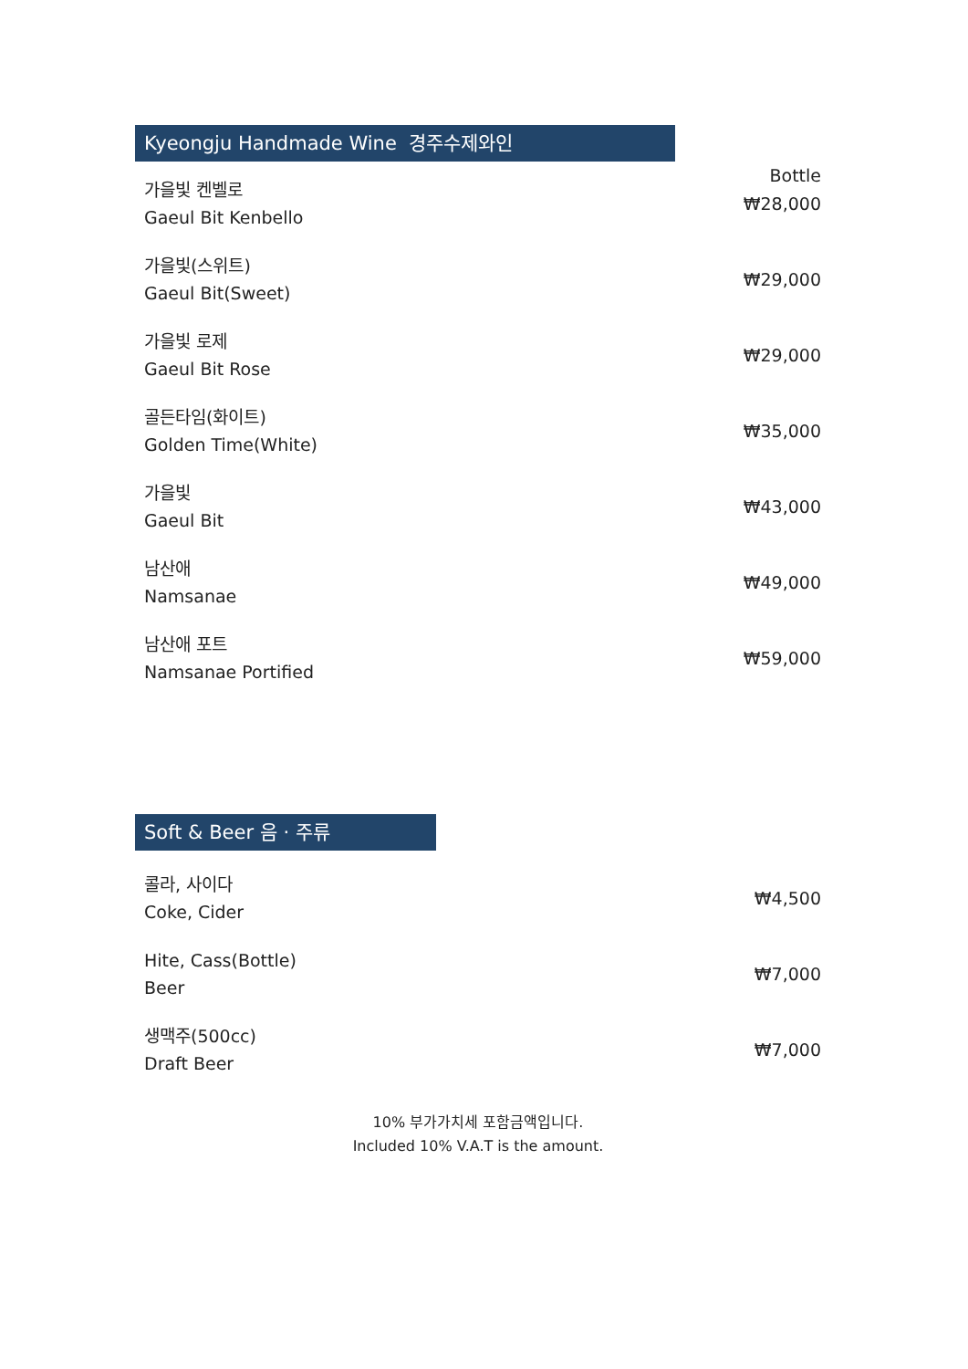Kyeongju Handmade Wine 경주수제와인
Bottle
가을빛 켄벨로
Gaeul Bit Kenbello
₩28,000
가을빛(스위트)
Gaeul Bit(Sweet)
₩29,000
가을빛 로제
Gaeul Bit Rose
₩29,000
골든타임(화이트)
Golden Time(White)
₩35,000
가을빛
Gaeul Bit
₩43,000
남산애
Namsanae
₩49,000
남산애 포트
Namsanae Portified
₩59,000
Soft & Beer 음 · 주류
콜라, 사이다
Coke, Cider
₩4,500
Hite, Cass(Bottle)
Beer
₩7,000
생맥주(500cc)
Draft Beer
₩7,000
10% 부가가치세 포함금액입니다.
Included 10% V.A.T is the amount.